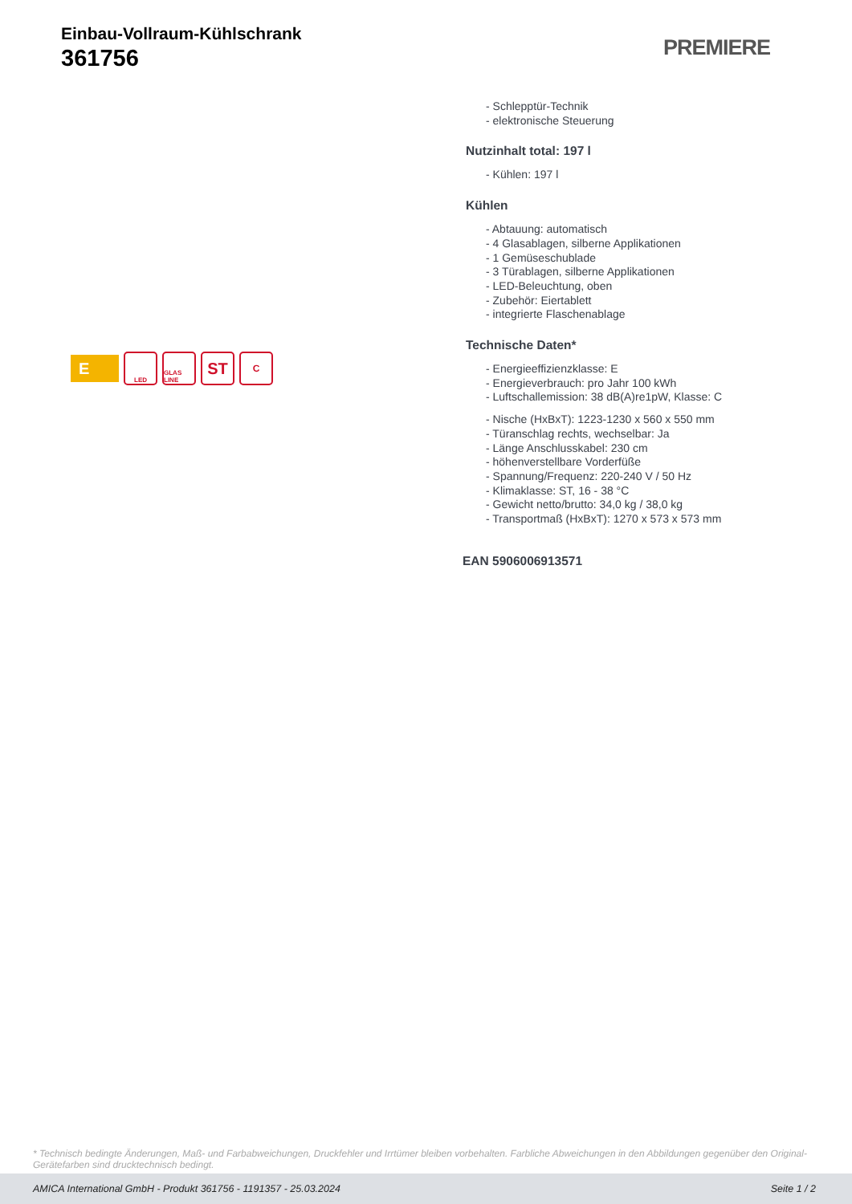Einbau-Vollraum-Kühlschrank
361756
PREMIERE
E
LED
GLAS LINE
ST
C
- Schlepptür-Technik
- elektronische Steuerung
Nutzinhalt total: 197 l
- Kühlen: 197 l
Kühlen
- Abtauung: automatisch
- 4 Glasablagen, silberne Applikationen
- 1 Gemüseschublade
- 3 Türablagen, silberne Applikationen
- LED-Beleuchtung, oben
- Zubehör: Eiertablett
- integrierte Flaschenablage
Technische Daten*
- Energieeffizienzklasse: E
- Energieverbrauch: pro Jahr 100 kWh
- Luftschallemission: 38 dB(A)re1pW, Klasse: C
- Nische (HxBxT): 1223-1230 x 560 x 550 mm
- Türanschlag rechts, wechselbar: Ja
- Länge Anschlusskabel: 230 cm
- höhenverstellbare Vorderfüße
- Spannung/Frequenz: 220-240 V / 50 Hz
- Klimaklasse: ST, 16 - 38 °C
- Gewicht netto/brutto: 34,0 kg / 38,0 kg
- Transportmaß (HxBxT): 1270 x 573 x 573 mm
EAN 5906006913571
* Technisch bedingte Änderungen, Maß- und Farbabweichungen, Druckfehler und Irrtümer bleiben vorbehalten. Farbliche Abweichungen in den Abbildungen gegenüber den Original-Gerätefarben sind drucktechnisch bedingt.
AMICA International GmbH - Produkt 361756 - 1191357 - 25.03.2024 Seite 1 / 2